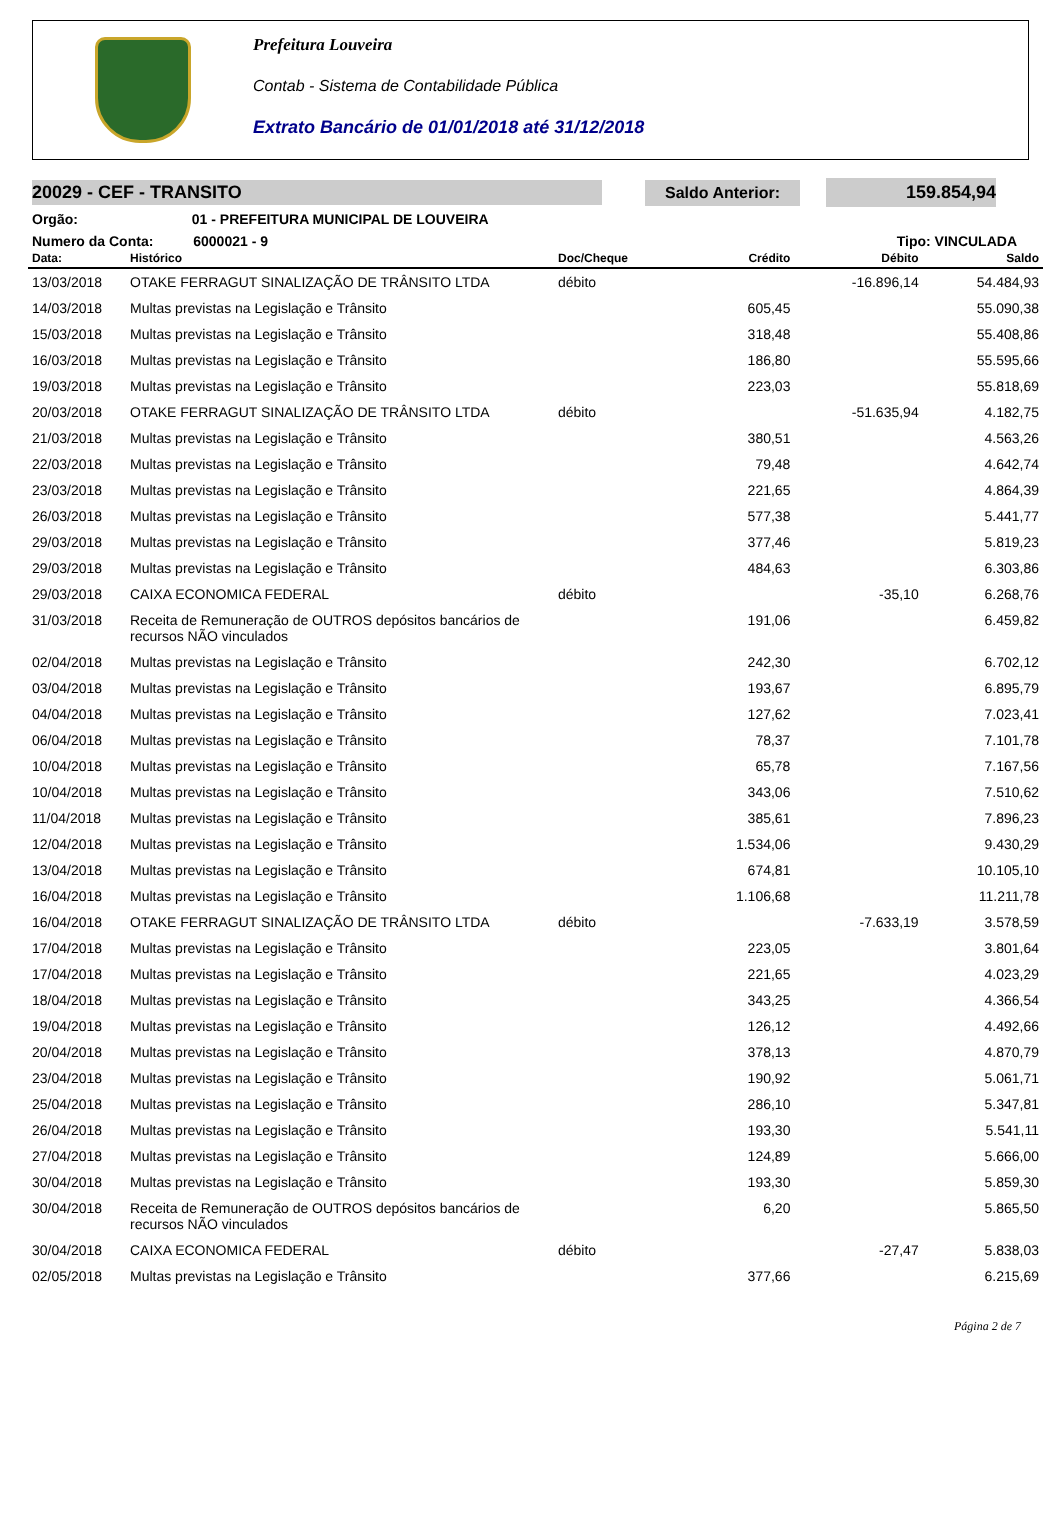Prefeitura Louveira
Contab - Sistema de Contabilidade Pública
Extrato Bancário de 01/01/2018 até 31/12/2018
20029 - CEF - TRANSITO Saldo Anterior: 159.854,94
Orgão: 01 - PREFEITURA MUNICIPAL DE LOUVEIRA
Numero da Conta: 6000021 - 9 Tipo: VINCULADA
| Data: | Histórico | Doc/Cheque | Crédito | Débito | Saldo |
| --- | --- | --- | --- | --- | --- |
| 13/03/2018 | OTAKE FERRAGUT SINALIZAÇÃO DE TRÂNSITO LTDA | débito | | -16.896,14 | 54.484,93 |
| 14/03/2018 | Multas previstas na Legislação e Trânsito | | 605,45 | | 55.090,38 |
| 15/03/2018 | Multas previstas na Legislação e Trânsito | | 318,48 | | 55.408,86 |
| 16/03/2018 | Multas previstas na Legislação e Trânsito | | 186,80 | | 55.595,66 |
| 19/03/2018 | Multas previstas na Legislação e Trânsito | | 223,03 | | 55.818,69 |
| 20/03/2018 | OTAKE FERRAGUT SINALIZAÇÃO DE TRÂNSITO LTDA | débito | | -51.635,94 | 4.182,75 |
| 21/03/2018 | Multas previstas na Legislação e Trânsito | | 380,51 | | 4.563,26 |
| 22/03/2018 | Multas previstas na Legislação e Trânsito | | 79,48 | | 4.642,74 |
| 23/03/2018 | Multas previstas na Legislação e Trânsito | | 221,65 | | 4.864,39 |
| 26/03/2018 | Multas previstas na Legislação e Trânsito | | 577,38 | | 5.441,77 |
| 29/03/2018 | Multas previstas na Legislação e Trânsito | | 377,46 | | 5.819,23 |
| 29/03/2018 | Multas previstas na Legislação e Trânsito | | 484,63 | | 6.303,86 |
| 29/03/2018 | CAIXA ECONOMICA FEDERAL | débito | | -35,10 | 6.268,76 |
| 31/03/2018 | Receita de Remuneração de OUTROS depósitos bancários de recursos NÃO vinculados | | 191,06 | | 6.459,82 |
| 02/04/2018 | Multas previstas na Legislação e Trânsito | | 242,30 | | 6.702,12 |
| 03/04/2018 | Multas previstas na Legislação e Trânsito | | 193,67 | | 6.895,79 |
| 04/04/2018 | Multas previstas na Legislação e Trânsito | | 127,62 | | 7.023,41 |
| 06/04/2018 | Multas previstas na Legislação e Trânsito | | 78,37 | | 7.101,78 |
| 10/04/2018 | Multas previstas na Legislação e Trânsito | | 65,78 | | 7.167,56 |
| 10/04/2018 | Multas previstas na Legislação e Trânsito | | 343,06 | | 7.510,62 |
| 11/04/2018 | Multas previstas na Legislação e Trânsito | | 385,61 | | 7.896,23 |
| 12/04/2018 | Multas previstas na Legislação e Trânsito | | 1.534,06 | | 9.430,29 |
| 13/04/2018 | Multas previstas na Legislação e Trânsito | | 674,81 | | 10.105,10 |
| 16/04/2018 | Multas previstas na Legislação e Trânsito | | 1.106,68 | | 11.211,78 |
| 16/04/2018 | OTAKE FERRAGUT SINALIZAÇÃO DE TRÂNSITO LTDA | débito | | -7.633,19 | 3.578,59 |
| 17/04/2018 | Multas previstas na Legislação e Trânsito | | 223,05 | | 3.801,64 |
| 17/04/2018 | Multas previstas na Legislação e Trânsito | | 221,65 | | 4.023,29 |
| 18/04/2018 | Multas previstas na Legislação e Trânsito | | 343,25 | | 4.366,54 |
| 19/04/2018 | Multas previstas na Legislação e Trânsito | | 126,12 | | 4.492,66 |
| 20/04/2018 | Multas previstas na Legislação e Trânsito | | 378,13 | | 4.870,79 |
| 23/04/2018 | Multas previstas na Legislação e Trânsito | | 190,92 | | 5.061,71 |
| 25/04/2018 | Multas previstas na Legislação e Trânsito | | 286,10 | | 5.347,81 |
| 26/04/2018 | Multas previstas na Legislação e Trânsito | | 193,30 | | 5.541,11 |
| 27/04/2018 | Multas previstas na Legislação e Trânsito | | 124,89 | | 5.666,00 |
| 30/04/2018 | Multas previstas na Legislação e Trânsito | | 193,30 | | 5.859,30 |
| 30/04/2018 | Receita de Remuneração de OUTROS depósitos bancários de recursos NÃO vinculados | | 6,20 | | 5.865,50 |
| 30/04/2018 | CAIXA ECONOMICA FEDERAL | débito | | -27,47 | 5.838,03 |
| 02/05/2018 | Multas previstas na Legislação e Trânsito | | 377,66 | | 6.215,69 |
Página 2 de 7